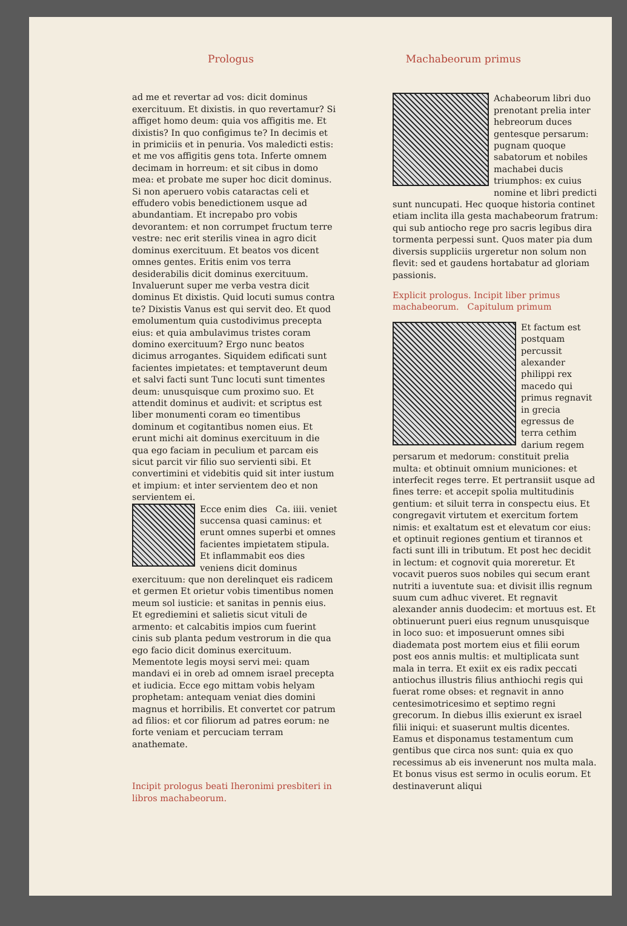Prologus Machabeorum primus
ad me et revertar ad vos: dicit dominus exercituum. Et dixistis. in quo revertamur? Si affiget homo deum: quia vos affigitis me. Et dixistis? In quo configimus te? In decimis et in primiciis et in penuria. Vos maledicti estis: et me vos affigitis gens tota. Inferte omnem decimam in horreum: et sit cibus in domo mea: et probate me super hoc dicit dominus. Si non aperuero vobis cataractas celi et effudero vobis benedictionem usque ad abundantiam. Et increpabo pro vobis devorantem: et non corrumpet fructum terre vestre: nec erit sterilis vinea in agro dicit dominus exercituum. Et beatos vos dicent omnes gentes. Eritis enim vos terra desiderabilis dicit dominus exercituum. Invaluerunt super me verba vestra dicit dominus Et dixistis. Quid locuti sumus contra te? Dixistis Vanus est qui servit deo. Et quod emolumentum quia custodivimus precepta eius: et quia ambulavimus tristes coram domino exercituum? Ergo nunc beatos dicimus arrogantes. Siquidem edificati sunt facientes impietates: et temptaverunt deum et salvi facti sunt Tunc locuti sunt timentes deum: unusquisque cum proximo suo. Et attendit dominus et audivit: et scriptus est liber monumenti coram eo timentibus dominum et cogitantibus nomen eius. Et erunt michi ait dominus exercituum in die qua ego faciam in peculium et parcam eis sicut parcit vir filio suo servienti sibi. Et convertimini et videbitis quid sit inter iustum et impium: et inter servientem deo et non servientem ei.
Ecce enim dies Ca. iiii. veniet succensa quasi caminus: et erunt omnes superbi et omnes facientes impietatem stipula. Et inflammabit eos dies veniens dicit dominus exercituum: que non derelinquet eis radicem et germen Et orietur vobis timentibus nomen meum sol iusticie: et sanitas in pennis eius. Et egrediemini et salietis sicut vituli de armento: et calcabitis impios cum fuerint cinis sub planta pedum vestrorum in die qua ego facio dicit dominus exercituum. Mementote legis moysi servi mei: quam mandavi ei in oreb ad omnem israel precepta et iudicia. Ecce ego mittam vobis helyam prophetam: antequam veniat dies domini magnus et horribilis. Et convertet cor patrum ad filios: et cor filiorum ad patres eorum: ne forte veniam et percuciam terram anathemate.
Incipit prologus beati Iheronimi presbiteri in libros machabeorum.
Achabeorum libri duo prenotant prelia inter hebreorum duces gentesque persarum: pugnam quoque sabatorum et nobiles machabei ducis triumphos: ex cuius nomine et libri predicti sunt nuncupati. Hec quoque historia continet etiam inclita illa gesta machabeorum fratrum: qui sub antiocho rege pro sacris legibus dira tormenta perpessi sunt. Quos mater pia dum diversis suppliciis urgeretur non solum non flevit: sed et gaudens hortabatur ad gloriam passionis.
Explicit prologus. Incipit liber primus machabeorum. Capitulum primum
Et factum est postquam percussit alexander philippi rex macedo qui primus regnavit in grecia egressus de terra cethim darium regem persarum et medorum: constituit prelia multa: et obtinuit omnium municiones: et interfecit reges terre. Et pertransiit usque ad fines terre: et accepit spolia multitudinis gentium: et siluit terra in conspectu eius. Et congregavit virtutem et exercitum fortem nimis: et exaltatum est et elevatum cor eius: et optinuit regiones gentium et tirannos et facti sunt illi in tributum. Et post hec decidit in lectum: et cognovit quia moreretur. Et vocavit pueros suos nobiles qui secum erant nutriti a iuventute sua: et divisit illis regnum suum cum adhuc viveret. Et regnavit alexander annis duodecim: et mortuus est. Et obtinuerunt pueri eius regnum unusquisque in loco suo: et imposuerunt omnes sibi diademata post mortem eius et filii eorum post eos annis multis: et multiplicata sunt mala in terra. Et exiit ex eis radix peccati antiochus illustris filius anthiochi regis qui fuerat rome obses: et regnavit in anno centesimotricesimo et septimo regni grecorum. In diebus illis exierunt ex israel filii iniqui: et suaserunt multis dicentes. Eamus et disponamus testamentum cum gentibus que circa nos sunt: quia ex quo recessimus ab eis invenerunt nos multa mala. Et bonus visus est sermo in oculis eorum. Et destinaverunt aliqui